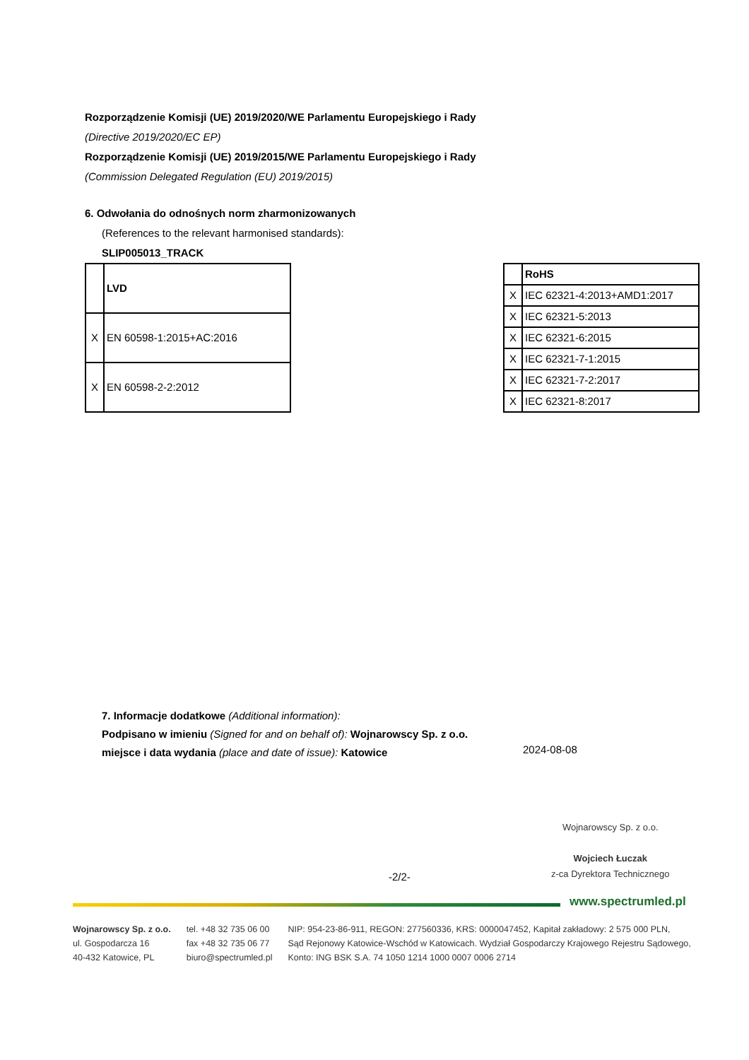Rozporządzenie Komisji (UE) 2019/2020/WE Parlamentu Europejskiego i Rady
(Directive 2019/2020/EC EP)
Rozporządzenie Komisji (UE) 2019/2015/WE Parlamentu Europejskiego i Rady
(Commission Delegated Regulation (EU) 2019/2015)
6. Odwołania do odnośnych norm zharmonizowanych
(References to the relevant harmonised standards):
SLIP005013_TRACK
| | LVD |
| X | EN 60598-1:2015+AC:2016 |
| X | EN 60598-2-2:2012 |
| | RoHS |
| X | IEC 62321-4:2013+AMD1:2017 |
| X | IEC 62321-5:2013 |
| X | IEC 62321-6:2015 |
| X | IEC 62321-7-1:2015 |
| X | IEC 62321-7-2:2017 |
| X | IEC 62321-8:2017 |
7. Informacje dodatkowe (Additional information):
Podpisano w imieniu (Signed for and on behalf of): Wojnarowscy Sp. z o.o.
miejsce i data wydania (place and date of issue): Katowice
2024-08-08
Wojnarowscy Sp. z o.o.
Wojciech Łuczak
z-ca Dyrektora Technicznego
-2/2-
www.spectrumled.pl
Wojnarowscy Sp. z o.o.
ul. Gospodarcza 16
40-432 Katowice, PL
tel. +48 32 735 06 00
fax +48 32 735 06 77
biuro@spectrumled.pl
NIP: 954-23-86-911, REGON: 277560336, KRS: 0000047452, Kapitał zakładowy: 2 575 000 PLN,
Sąd Rejonowy Katowice-Wschód w Katowicach. Wydział Gospodarczy Krajowego Rejestru Sądowego,
Konto: ING BSK S.A. 74 1050 1214 1000 0007 0006 2714